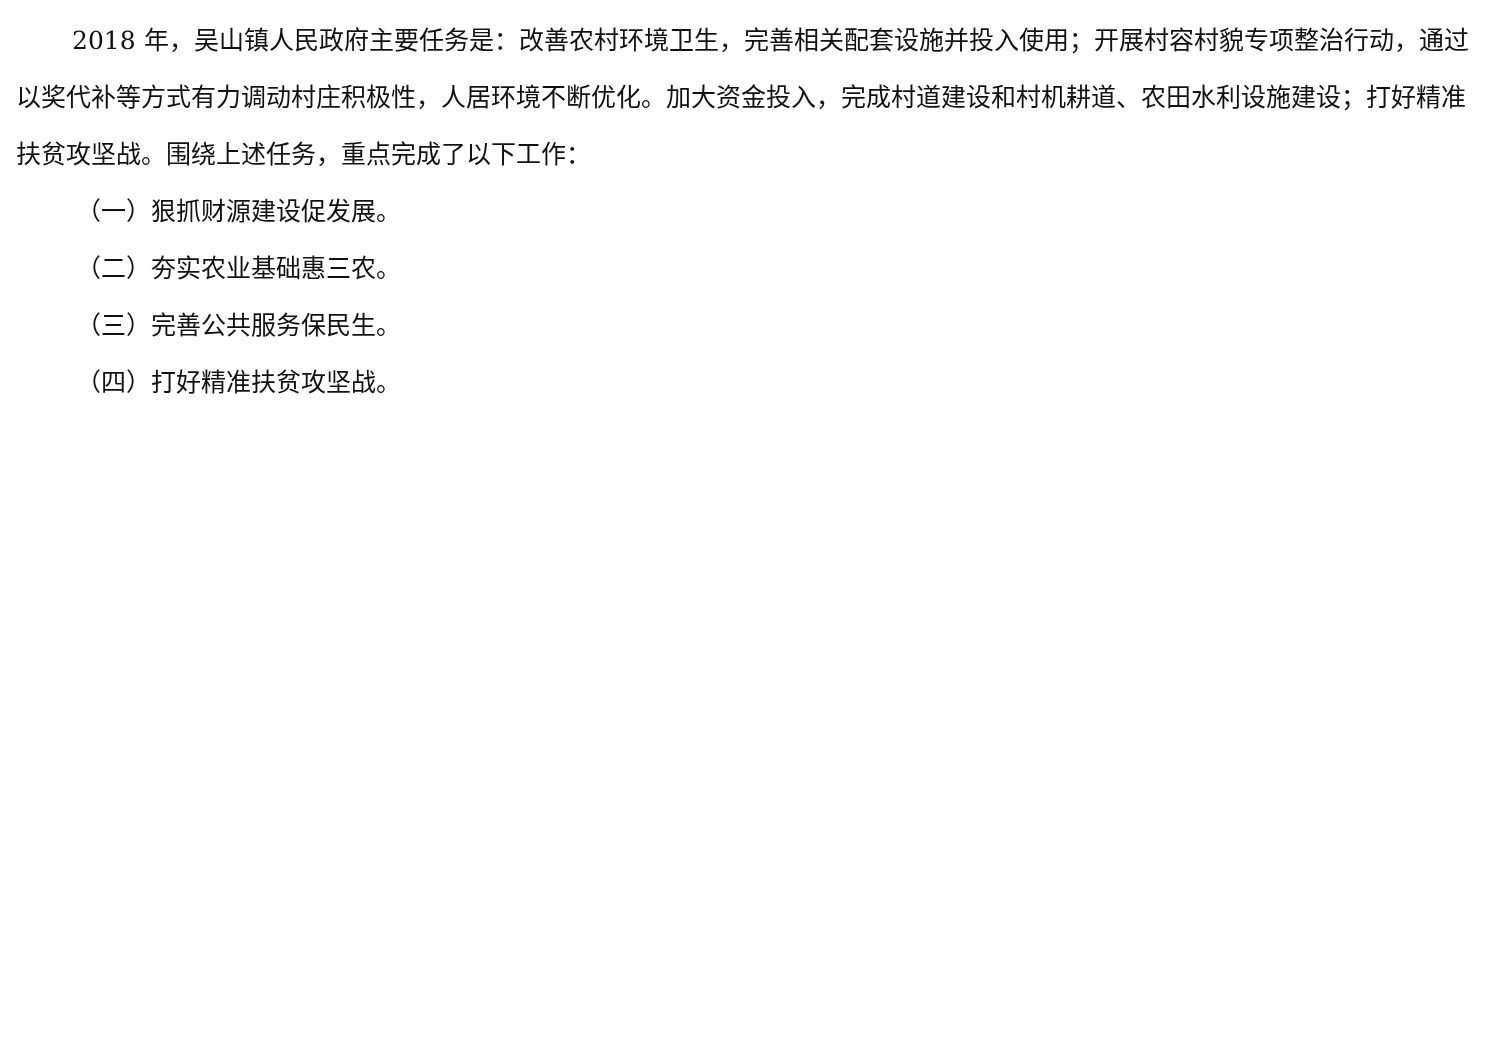2018 年，吴山镇人民政府主要任务是：改善农村环境卫生，完善相关配套设施并投入使用；开展村容村貌专项整治行动，通过以奖代补等方式有力调动村庄积极性，人居环境不断优化。加大资金投入，完成村道建设和村机耕道、农田水利设施建设；打好精准扶贫攻坚战。围绕上述任务，重点完成了以下工作：
（一）狠抓财源建设促发展。
（二）夯实农业基础惠三农。
（三）完善公共服务保民生。
（四）打好精准扶贫攻坚战。